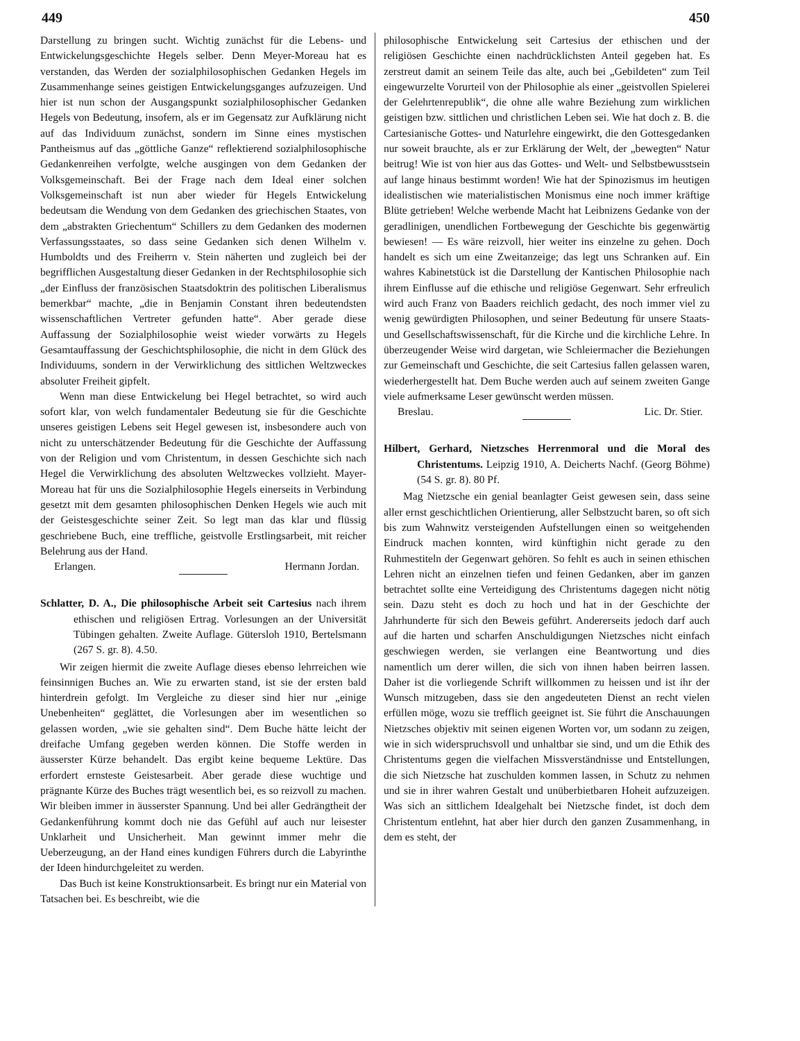449 450
Darstellung zu bringen sucht. Wichtig zunächst für die Lebens- und Entwickelungsgeschichte Hegels selber. Denn Meyer-Moreau hat es verstanden, das Werden der sozialphilosophischen Gedanken Hegels im Zusammenhange seines geistigen Entwickelungsganges aufzuzeigen. Und hier ist nun schon der Ausgangspunkt sozialphilosophischer Gedanken Hegels von Bedeutung, insofern, als er im Gegensatz zur Aufklärung nicht auf das Individuum zunächst, sondern im Sinne eines mystischen Pantheismus auf das „göttliche Ganze“ reflektierend sozialphilosophische Gedankenreihen verfolgte, welche ausgingen von dem Gedanken der Volksgemeinschaft. Bei der Frage nach dem Ideal einer solchen Volksgemeinschaft ist nun aber wieder für Hegels Entwickelung bedeutsam die Wendung von dem Gedanken des griechischen Staates, von dem „abstrakten Griechentum“ Schillers zu dem Gedanken des modernen Verfassungsstaates, so dass seine Gedanken sich denen Wilhelm v. Humboldts und des Freiherrn v. Stein näherten und zugleich bei der begrifflichen Ausgestaltung dieser Gedanken in der Rechtsphilosophie sich „der Einfluss der französischen Staatsdoktrin des politischen Liberalismus bemerkbar“ machte, „die in Benjamin Constant ihren bedeutendsten wissenschaftlichen Vertreter gefunden hatte“. Aber gerade diese Auffassung der Sozialphilosophie weist wieder vorwärts zu Hegels Gesamtauffassung der Geschichtsphilosophie, die nicht in dem Glück des Individuums, sondern in der Verwirklichung des sittlichen Weltzweckes absoluter Freiheit gipfelt.
Wenn man diese Entwickelung bei Hegel betrachtet, so wird auch sofort klar, von welch fundamentaler Bedeutung sie für die Geschichte unseres geistigen Lebens seit Hegel gewesen ist, insbesondere auch von nicht zu unterschätzender Bedeutung für die Geschichte der Auffassung von der Religion und vom Christentum, in dessen Geschichte sich nach Hegel die Verwirklichung des absoluten Weltzweckes vollzieht. Mayer-Moreau hat für uns die Sozialphilosophie Hegels einerseits in Verbindung gesetzt mit dem gesamten philosophischen Denken Hegels wie auch mit der Geistesgeschichte seiner Zeit. So legt man das klar und flüssig geschriebene Buch, eine treffliche, geistvolle Erstlingsarbeit, mit reicher Belehrung aus der Hand.
Erlangen. Hermann Jordan.
Schlatter, D. A., Die philosophische Arbeit seit Cartesius nach ihrem ethischen und religiösen Ertrag. Vorlesungen an der Universität Tübingen gehalten. Zweite Auflage. Gütersloh 1910, Bertelsmann (267 S. gr. 8). 4.50.
Wir zeigen hiermit die zweite Auflage dieses ebenso lehrreichen wie feinsinnigen Buches an. Wie zu erwarten stand, ist sie der ersten bald hinterdrein gefolgt. Im Vergleiche zu dieser sind hier nur „einige Unebenheiten“ geglättet, die Vorlesungen aber im wesentlichen so gelassen worden, „wie sie gehalten sind“. Dem Buche hätte leicht der dreifache Umfang gegeben werden können. Die Stoffe werden in äusserster Kürze behandelt. Das ergibt keine bequeme Lektüre. Das erfordert ernsteste Geistesarbeit. Aber gerade diese wuchtige und prägnante Kürze des Buches trägt wesentlich bei, es so reizvoll zu machen. Wir bleiben immer in äusserster Spannung. Und bei aller Gedrängtheit der Gedankenführung kommt doch nie das Gefühl auf auch nur leisester Unklarheit und Unsicherheit. Man gewinnt immer mehr die Ueberzeugung, an der Hand eines kundigen Führers durch die Labyrinthe der Ideen hindurchgeleitet zu werden.
Das Buch ist keine Konstruktionsarbeit. Es bringt nur ein Material von Tatsachen bei. Es beschreibt, wie die
philosophische Entwickelung seit Cartesius der ethischen und der religiösen Geschichte einen nachdrücklichsten Anteil gegeben hat. Es zerstreut damit an seinem Teile das alte, auch bei „Gebildeten“ zum Teil eingewurzelte Vorurteil von der Philosophie als einer „geistvollen Spielerei der Gelehrtenrepublik“, die ohne alle wahre Beziehung zum wirklichen geistigen bzw. sittlichen und christlichen Leben sei. Wie hat doch z. B. die Cartesianische Gottes- und Naturlehre eingewirkt, die den Gottesgedanken nur soweit brauchte, als er zur Erklärung der Welt, der „bewegten“ Natur beitrug! Wie ist von hier aus das Gottes- und Welt- und Selbstbewusstsein auf lange hinaus bestimmt worden! Wie hat der Spinozismus im heutigen idealistischen wie materialistischen Monismus eine noch immer kräftige Blüte getrieben! Welche werbende Macht hat Leibnizens Gedanke von der geradlinigen, unendlichen Fortbewegung der Geschichte bis gegenwärtig bewiesen! — Es wäre reizvoll, hier weiter ins einzelne zu gehen. Doch handelt es sich um eine Zweitanzeige; das legt uns Schranken auf. Ein wahres Kabinetstück ist die Darstellung der Kantischen Philosophie nach ihrem Einflusse auf die ethische und religiöse Gegenwart. Sehr erfreulich wird auch Franz von Baaders reichlich gedacht, des noch immer viel zu wenig gewürdigten Philosophen, und seiner Bedeutung für unsere Staats- und Gesellschaftswissenschaft, für die Kirche und die kirchliche Lehre. In überzeugender Weise wird dargetan, wie Schleiermacher die Beziehungen zur Gemeinschaft und Geschichte, die seit Cartesius fallen gelassen waren, wiederhergestellt hat. Dem Buche werden auch auf seinem zweiten Gange viele aufmerksame Leser gewünscht werden müssen.
Breslau. Lic. Dr. Stier.
Hilbert, Gerhard, Nietzsches Herrenmoral und die Moral des Christentums. Leipzig 1910, A. Deicherts Nachf. (Georg Böhme) (54 S. gr. 8). 80 Pf.
Mag Nietzsche ein genial beanlagter Geist gewesen sein, dass seine aller ernst geschichtlichen Orientierung, aller Selbstzucht baren, so oft sich bis zum Wahnwitz versteigenden Aufstellungen einen so weitgehenden Eindruck machen konnten, wird künftighin nicht gerade zu den Ruhmestiteln der Gegenwart gehören. So fehlt es auch in seinen ethischen Lehren nicht an einzelnen tiefen und feinen Gedanken, aber im ganzen betrachtet sollte eine Verteidigung des Christentums dagegen nicht nötig sein. Dazu steht es doch zu hoch und hat in der Geschichte der Jahrhunderte für sich den Beweis geführt. Andererseits jedoch darf auch auf die harten und scharfen Anschuldigungen Nietzsches nicht einfach geschwiegen werden, sie verlangen eine Beantwortung und dies namentlich um derer willen, die sich von ihnen haben beirren lassen. Daher ist die vorliegende Schrift willkommen zu heissen und ist ihr der Wunsch mitzugeben, dass sie den angedeuteten Dienst an recht vielen erfüllen möge, wozu sie trefflich geeignet ist. Sie führt die Anschauungen Nietzsches objektiv mit seinen eigenen Worten vor, um sodann zu zeigen, wie in sich widerspruchsvoll und unhaltbar sie sind, und um die Ethik des Christentums gegen die vielfachen Missverständnisse und Entstellungen, die sich Nietzsche hat zuschulden kommen lassen, in Schutz zu nehmen und sie in ihrer wahren Gestalt und unüberbietbaren Hoheit aufzuzeigen. Was sich an sittlichem Idealgehalt bei Nietzsche findet, ist doch dem Christentum entlehnt, hat aber hier durch den ganzen Zusammenhang, in dem es steht, der